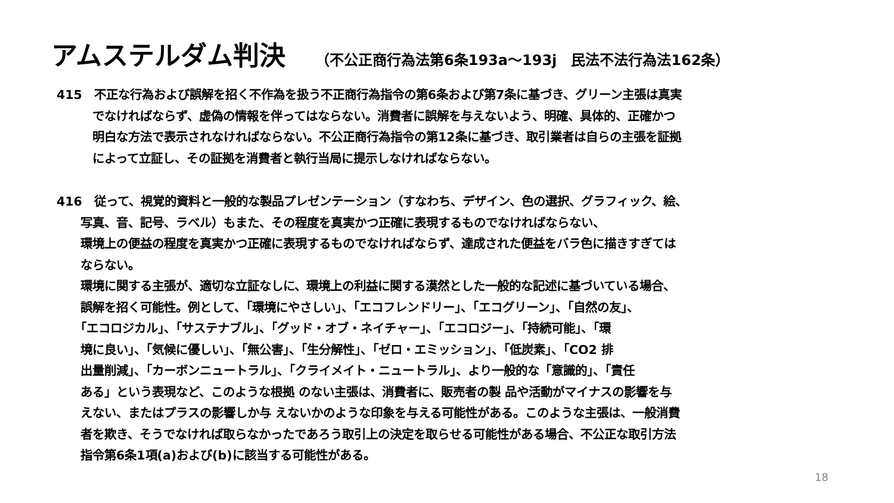アムステルダム判決 （不公正商行為法第6条193a～193j　民法不法行為法162条）
415　不正な行為および誤解を招く不作為を扱う不正商行為指令の第6条および第7条に基づき、グリーン主張は真実
　　　でなければならず、虚偽の情報を伴ってはならない。消費者に誤解を与えないよう、明確、具体的、正確かつ
　　　明白な方法で表示されなければならない。不公正商行為指令の第12条に基づき、取引業者は自らの主張を証拠
　　　によって立証し、その証拠を消費者と執行当局に提示しなければならない。
416　従って、視覚的資料と一般的な製品プレゼンテーション（すなわち、デザイン、色の選択、グラフィック、絵、
　　写真、音、記号、ラベル）もまた、その程度を真実かつ正確に表現するものでなければならない、
　　環境上の便益の程度を真実かつ正確に表現するものでなければならず、達成された便益をバラ色に描きすぎては
　　ならない。
　　環境に関する主張が、適切な立証なしに、環境上の利益に関する漠然とした一般的な記述に基づいている場合、
　　誤解を招く可能性。例として、「環境にやさしい」、「エコフレンドリー」、「エコグリーン」、「自然の友」、
　　「エコロジカル」、「サステナブル」、「グッド・オブ・ネイチャー」、「エコロジー」、「持続可能」、「環
　　境に良い」、「気候に優しい」、「無公害」、「生分解性」、「ゼロ・エミッション」、「低炭素」、「CO2 排
　　出量削減」、「カーボンニュートラル」、「クライメイト・ニュートラル」、より一般的な「意識的」、「責任
　　ある」という表現など、このような根拠 のない主張は、消費者に、販売者の製 品や活動がマイナスの影響を与
　　えない、またはプラスの影響しか与 えないかのような印象を与える可能性がある。このような主張は、一般消費
　　者を欺き、そうでなければ取らなかったであろう取引上の決定を取らせる可能性がある場合、不公正な取引方法
　　指令第6条1項(a)および(b)に該当する可能性がある。
18